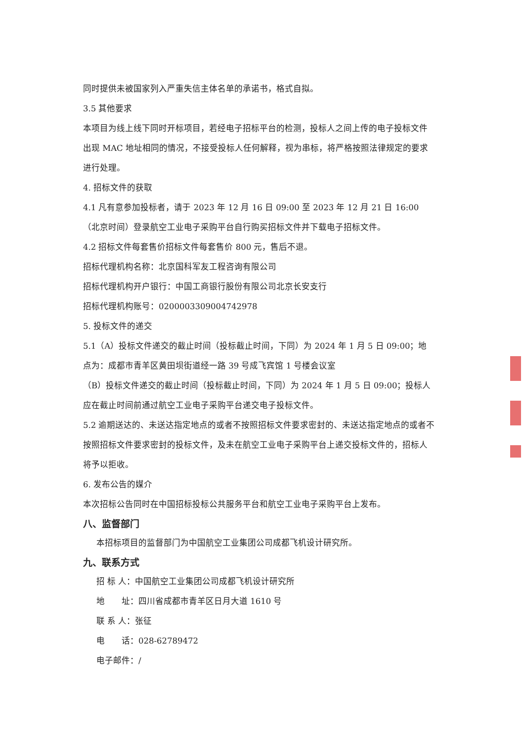同时提供未被国家列入严重失信主体名单的承诺书，格式自拟。
3.5 其他要求
本项目为线上线下同时开标项目，若经电子招标平台的检测，投标人之间上传的电子投标文件出现 MAC 地址相同的情况，不接受投标人任何解释，视为串标，将严格按照法律规定的要求进行处理。
4. 招标文件的获取
4.1 凡有意参加投标者，请于 2023 年 12 月 16 日 09:00 至 2023 年 12 月 21 日 16:00（北京时间）登录航空工业电子采购平台自行购买招标文件并下载电子招标文件。
4.2 招标文件每套售价招标文件每套售价 800 元，售后不退。
招标代理机构名称：北京国科军友工程咨询有限公司
招标代理机构开户银行：中国工商银行股份有限公司北京长安支行
招标代理机构账号：0200003309004742978
5. 投标文件的递交
5.1（A）投标文件递交的截止时间（投标截止时间，下同）为 2024 年 1 月 5 日 09:00；地点为：成都市青羊区黄田坝街道经一路 39 号成飞宾馆 1 号楼会议室
（B）投标文件递交的截止时间（投标截止时间，下同）为 2024 年 1 月 5 日 09:00；投标人应在截止时间前通过航空工业电子采购平台递交电子投标文件。
5.2 逾期送达的、未送达指定地点的或者不按照招标文件要求密封的、未送达指定地点的或者不按照招标文件要求密封的投标文件，及未在航空工业电子采购平台上递交投标文件的，招标人将予以拒收。
6. 发布公告的媒介
本次招标公告同时在中国招标投标公共服务平台和航空工业电子采购平台上发布。
八、监督部门
本招标项目的监督部门为中国航空工业集团公司成都飞机设计研究所。
九、联系方式
招 标 人：中国航空工业集团公司成都飞机设计研究所
地　　址：四川省成都市青羊区日月大道 1610 号
联 系 人：张征
电　　话：028-62789472
电子邮件：/